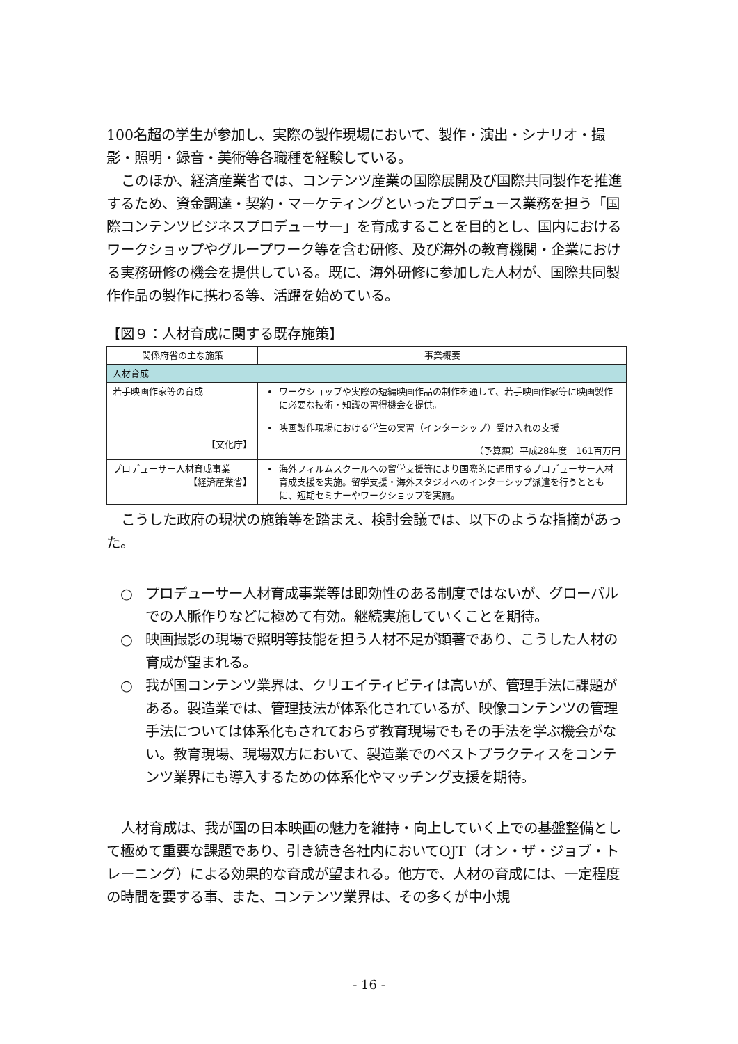100名超の学生が参加し、実際の製作現場において、製作・演出・シナリオ・撮影・照明・録音・美術等各職種を経験している。
このほか、経済産業省では、コンテンツ産業の国際展開及び国際共同製作を推進するため、資金調達・契約・マーケティングといったプロデュース業務を担う「国際コンテンツビジネスプロデューサー」を育成することを目的とし、国内におけるワークショップやグループワーク等を含む研修、及び海外の教育機関・企業における実務研修の機会を提供している。既に、海外研修に参加した人材が、国際共同製作作品の製作に携わる等、活躍を始めている。
【図９：人材育成に関する既存施策】
| 関係府省の主な施策 | 事業概要 |
| --- | --- |
| 人材育成 | |
| 若手映画作家等の育成 【文化庁】 | ワークショップや実際の短編映画作品の制作を通して、若手映画作家等に映画製作に必要な技術・知識の習得機会を提供。 映画製作現場における学生の実習（インターシップ）受け入れの支援 （予算額）平成28年度 161百万円 |
| プロデューサー人材育成事業 【経済産業省】 | 海外フィルムスクールへの留学支援等により国際的に通用するプロデューサー人材育成支援を実施。留学支援・海外スタジオへのインターシップ派遣を行うとともに、短期セミナーやワークショップを実施。 |
こうした政府の現状の施策等を踏まえ、検討会議では、以下のような指摘があった。
○ プロデューサー人材育成事業等は即効性のある制度ではないが、グローバルでの人脈作りなどに極めて有効。継続実施していくことを期待。
○ 映画撮影の現場で照明等技能を担う人材不足が顕著であり、こうした人材の育成が望まれる。
○ 我が国コンテンツ業界は、クリエイティビティは高いが、管理手法に課題がある。製造業では、管理技法が体系化されているが、映像コンテンツの管理手法については体系化もされておらず教育現場でもその手法を学ぶ機会がない。教育現場、現場双方において、製造業でのベストプラクティスをコンテンツ業界にも導入するための体系化やマッチング支援を期待。
人材育成は、我が国の日本映画の魅力を維持・向上していく上での基盤整備として極めて重要な課題であり、引き続き各社内においてOJT（オン・ザ・ジョブ・トレーニング）による効果的な育成が望まれる。他方で、人材の育成には、一定程度の時間を要する事、また、コンテンツ業界は、その多くが中小規
- 16 -